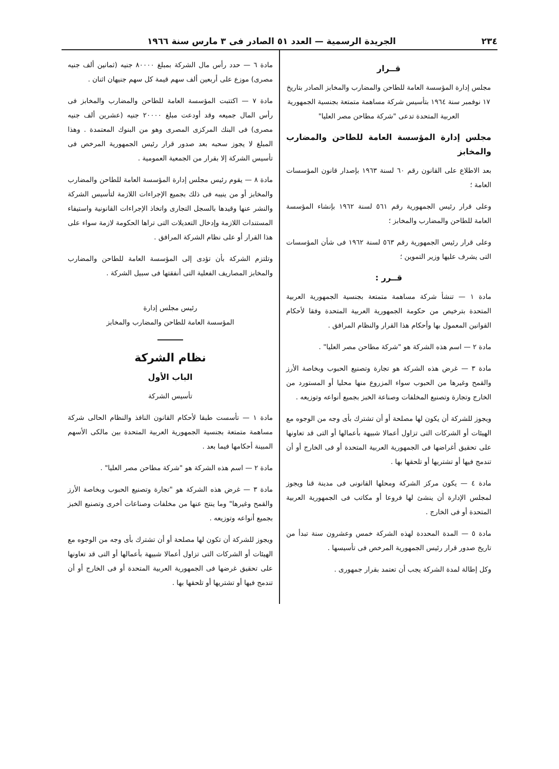٢٣٤ الجريدة الرسمية — العدد ٥١ الصادر فى ٣ مارس سنة ١٩٦٦
قــرار
مجلس إدارة المؤسسة العامة للطاحن والمضارب والمخابز الصادر بتاريخ ١٧ نوفمبر سنة ١٩٦٤ بتأسيس شركة مساهمة متمتعة بجنسية الجمهورية العربية المتحدة تدعى "شركة مطاحن مصر العليا"
مجلس إدارة المؤسسة العامة للطاحن والمضارب والمخابز
بعد الاطلاع على القانون رقم ٦٠ لسنة ١٩٦٣ بإصدار قانون المؤسسات العامة ؛
وعلى قرار رئيس الجمهورية رقم ٥٦١ لسنة ١٩٦٢ بإنشاء المؤسسة العامة للطاحن والمضارب والمخابز ؛
وعلى قرار رئيس الجمهورية رقم ٥٦٣ لسنة ١٩٦٢ فى شأن المؤسسات التى يشرف عليها وزير التموين ؛
قــرر :
مادة ١ — تنشأ شركة مساهمة متمتعة بجنسية الجمهورية العربية المتحدة بترخيص من حكومة الجمهورية العربية المتحدة وفقا لأحكام القوانين المعمول بها وأحكام هذا القرار والنظام المرافق .
مادة ٢ — اسم هذه الشركة هو "شركة مطاحن مصر العليا" .
مادة ٣ — غرض هذه الشركة هو تجارة وتصنيع الحبوب وبخاصة الأرز والقمح وغيرها من الحبوب سواء المزروع منها محليا أو المستورد من الخارج وتجارة وتصنيع المخلفات وصناعة الخبز بجميع أنواعه وتوزيعه .
ويجوز للشركة أن يكون لها مصلحة أو أن تشترك بأى وجه من الوجوه مع الهيئات أو الشركات التى تزاول أعمالا شبيهة بأعمالها أو التى قد تعاونها على تحقيق أغراضها فى الجمهورية العربية المتحدة أو فى الخارج أو أن تندمج فيها أو تشتريها أو تلحقها بها .
مادة ٤ — يكون مركز الشركة ومحلها القانونى فى مدينة قنا ويجوز لمجلس الإدارة أن ينشئ لها فروعا أو مكاتب فى الجمهورية العربية المتحدة أو فى الخارج .
مادة ٥ — المدة المحددة لهذه الشركة خمس وعشرون سنة تبدأ من تاريخ صدور قرار رئيس الجمهورية المرخص فى تأسيسها .
وكل إطالة لمدة الشركة يجب أن تعتمد بقرار جمهورى .
مادة ٦ — حدد رأس مال الشركة بمبلغ ٨٠٠٠٠ جنيه (ثمانين ألف جنيه مصرى) موزع على أربعين ألف سهم قيمة كل سهم جنيهان اثنان .
مادة ٧ — اكتتبت المؤسسة العامة للطاحن والمضارب والمخابز فى رأس المال جميعه وقد أودعت مبلغ ٢٠٠٠٠ جنيه (عشرين ألف جنيه مصرى) فى البنك المركزى المصرى وهو من البنوك المعتمدة . وهذا المبلغ لا يجوز سحبه بعد صدور قرار رئيس الجمهورية المرخص فى تأسيس الشركة إلا بقرار من الجمعية العمومية .
مادة ٨ — يقوم رئيس مجلس إدارة المؤسسة العامة للطاحن والمضارب والمخابز أو من ينيبه فى ذلك بجميع الإجراءات اللازمة لتأسيس الشركة والنشر عنها وقيدها بالسجل التجارى واتخاذ الإجراءات القانونية واستيفاء المستندات اللازمة وإدخال التعديلات التى تراها الحكومة لازمة سواء على هذا القرار أو على نظام الشركة المرافق .
وتلتزم الشركة بأن تؤدى إلى المؤسسة العامة للطاحن والمضارب والمخابز المصاريف الفعلية التى أنفقتها فى سبيل الشركة .
رئيس مجلس إدارة
المؤسسة العامة للطاحن والمضارب والمخابز
نظام الشركة
الباب الأول
تأسيس الشركة
مادة ١ — تأسست طبقا لأحكام القانون النافذ والنظام الحالى شركة مساهمة متمتعة بجنسية الجمهورية العربية المتحدة بين مالكى الأسهم المبينة أحكامها فيما بعد .
مادة ٢ — اسم هذه الشركة هو "شركة مطاحن مصر العليا" .
مادة ٣ — غرض هذه الشركة هو "تجارة وتصنيع الحبوب وبخاصة الأرز والقمح وغيرها" وما ينتج عنها من مخلفات وصناعات أخرى وتصنيع الخبز بجميع أنواعه وتوزيعه .
ويجوز للشركة أن تكون لها مصلحة أو أن تشترك بأى وجه من الوجوه مع الهيئات أو الشركات التى تزاول أعمالا شبيهة بأعمالها أو التى قد تعاونها على تحقيق غرضها فى الجمهورية العربية المتحدة أو فى الخارج أو أن تندمج فيها أو تشتريها أو تلحقها بها .